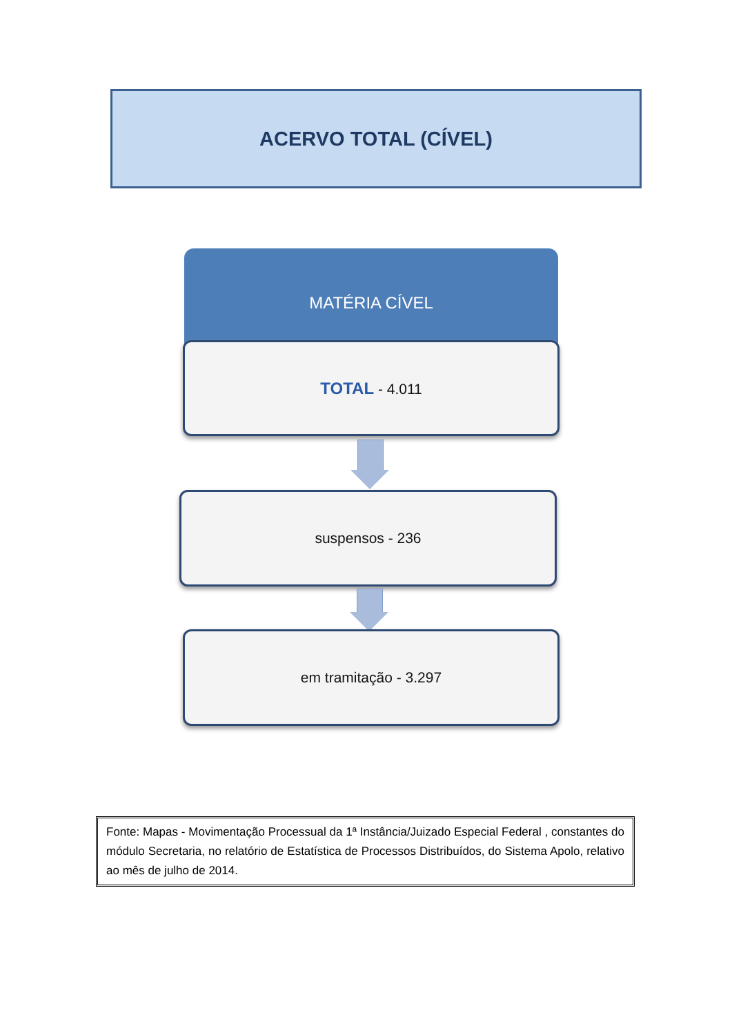ACERVO TOTAL (CÍVEL)
MATÉRIA CÍVEL
TOTAL - 4.011
suspensos - 236
em tramitação - 3.297
Fonte: Mapas - Movimentação Processual da 1ª Instância/Juizado Especial Federal , constantes do módulo Secretaria, no relatório de Estatística de Processos Distribuídos, do Sistema Apolo, relativo ao mês de julho de 2014.